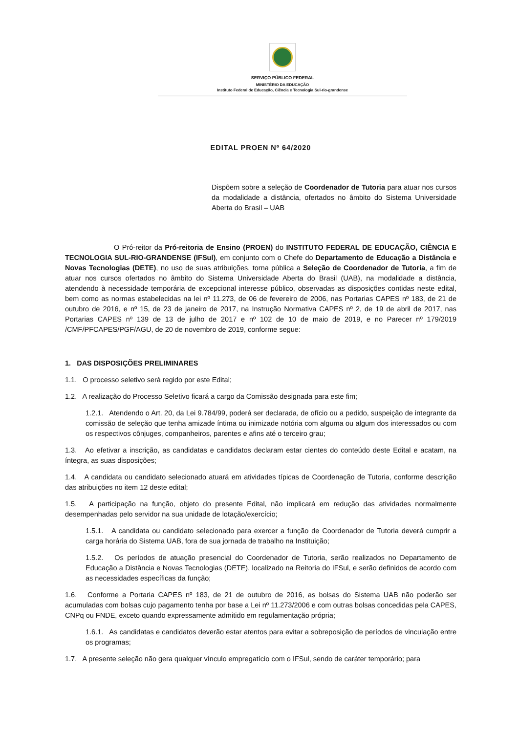SERVIÇO PÚBLICO FEDERAL
MINISTÉRIO DA EDUCAÇÃO
Instituto Federal de Educação, Ciência e Tecnologia Sul-rio-grandense
EDITAL PROEN Nº 64/2020
Dispõem sobre a seleção de Coordenador de Tutoria para atuar nos cursos da modalidade a distância, ofertados no âmbito do Sistema Universidade Aberta do Brasil – UAB
O Pró-reitor da Pró-reitoria de Ensino (PROEN) do INSTITUTO FEDERAL DE EDUCAÇÃO, CIÊNCIA E TECNOLOGIA SUL-RIO-GRANDENSE (IFSul), em conjunto com o Chefe do Departamento de Educação a Distância e Novas Tecnologias (DETE), no uso de suas atribuições, torna pública a Seleção de Coordenador de Tutoria, a fim de atuar nos cursos ofertados no âmbito do Sistema Universidade Aberta do Brasil (UAB), na modalidade a distância, atendendo à necessidade temporária de excepcional interesse público, observadas as disposições contidas neste edital, bem como as normas estabelecidas na lei nº 11.273, de 06 de fevereiro de 2006, nas Portarias CAPES nº 183, de 21 de outubro de 2016, e nº 15, de 23 de janeiro de 2017, na Instrução Normativa CAPES nº 2, de 19 de abril de 2017, nas Portarias CAPES nº 139 de 13 de julho de 2017 e nº 102 de 10 de maio de 2019, e no Parecer nº 179/2019 /CMF/PFCAPES/PGF/AGU, de 20 de novembro de 2019, conforme segue:
1. DAS DISPOSIÇÕES PRELIMINARES
1.1. O processo seletivo será regido por este Edital;
1.2. A realização do Processo Seletivo ficará a cargo da Comissão designada para este fim;
1.2.1. Atendendo o Art. 20, da Lei 9.784/99, poderá ser declarada, de ofício ou a pedido, suspeição de integrante da comissão de seleção que tenha amizade íntima ou inimizade notória com alguma ou algum dos interessados ou com os respectivos cônjuges, companheiros, parentes e afins até o terceiro grau;
1.3. Ao efetivar a inscrição, as candidatas e candidatos declaram estar cientes do conteúdo deste Edital e acatam, na íntegra, as suas disposições;
1.4. A candidata ou candidato selecionado atuará em atividades típicas de Coordenação de Tutoria, conforme descrição das atribuições no item 12 deste edital;
1.5. A participação na função, objeto do presente Edital, não implicará em redução das atividades normalmente desempenhadas pelo servidor na sua unidade de lotação/exercício;
1.5.1. A candidata ou candidato selecionado para exercer a função de Coordenador de Tutoria deverá cumprir a carga horária do Sistema UAB, fora de sua jornada de trabalho na Instituição;
1.5.2. Os períodos de atuação presencial do Coordenador de Tutoria, serão realizados no Departamento de Educação a Distância e Novas Tecnologias (DETE), localizado na Reitoria do IFSul, e serão definidos de acordo com as necessidades específicas da função;
1.6. Conforme a Portaria CAPES nº 183, de 21 de outubro de 2016, as bolsas do Sistema UAB não poderão ser acumuladas com bolsas cujo pagamento tenha por base a Lei nº 11.273/2006 e com outras bolsas concedidas pela CAPES, CNPq ou FNDE, exceto quando expressamente admitido em regulamentação própria;
1.6.1. As candidatas e candidatos deverão estar atentos para evitar a sobreposição de períodos de vinculação entre os programas;
1.7. A presente seleção não gera qualquer vínculo empregatício com o IFSul, sendo de caráter temporário; para